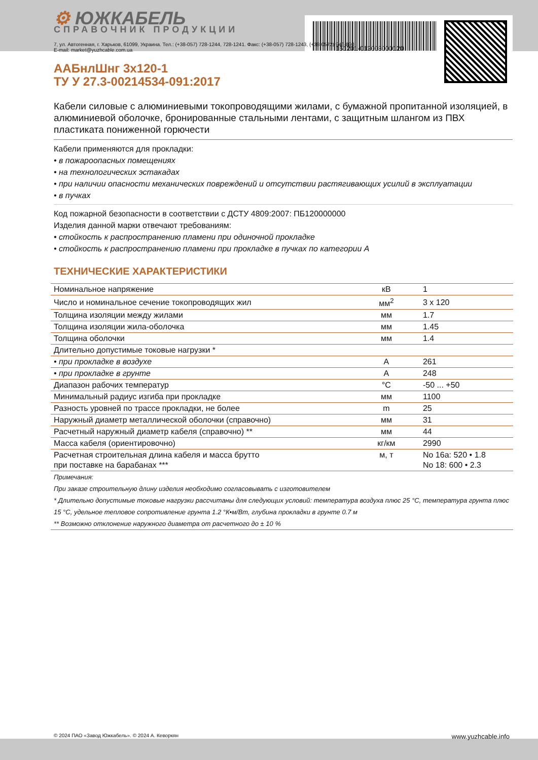⚙ ЮЖКАБЕЛЬ
СПРАВОЧНИК ПРОДУКЦИИ
151201-012003000120
7, ул. Автогенная, г. Харьков, 61099, Украина. Тел.: (+38-057) 728-1244, 728-1241. Факс: (+38-057) 728-1243, (+38-0572) 946-830
E-mail: market@yuzhcable.com.ua
ААБнлШнг 3х120-1
ТУ У 27.3-00214534-091:2017
Кабели силовые с алюминиевыми токопроводящими жилами, с бумажной пропитанной изоляцией, в алюминиевой оболочке, бронированные стальными лентами, с защитным шлангом из ПВХ пластиката пониженной горючести
Кабели применяются для прокладки:
• в пожароопасных помещениях
• на технологических эстакадах
• при наличии опасности механических повреждений и отсутствии растягивающих усилий в эксплуатации
• в пучках
Код пожарной безопасности в соответствии с ДСТУ 4809:2007: ПБ120000000
Изделия данной марки отвечают требованиям:
• стойкость к распространению пламени при одиночной прокладке
• стойкость к распространению пламени при прокладке в пучках по категории А
ТЕХНИЧЕСКИЕ ХАРАКТЕРИСТИКИ
| Номинальное напряжение | кВ | 1 |
| Число и номинальное сечение токопроводящих жил | мм<sup>2</sup> | 3 x 120 |
| Толщина изоляции между жилами | мм | 1.7 |
| Толщина изоляции жила-оболочка | мм | 1.45 |
| Толщина оболочки | мм | 1.4 |
| Длительно допустимые токовые нагрузки * | | |
| • при прокладке в воздухе | А | 261 |
| • при прокладке в грунте | А | 248 |
| Диапазон рабочих температур | °С | -50 ... +50 |
| Минимальный радиус изгиба при прокладке | мм | 1100 |
| Разность уровней по трассе прокладки, не более | m | 25 |
| Наружный диаметр металлической оболочки (справочно) | мм | 31 |
| Расчетный наружный диаметр кабеля (справочно) ** | мм | 44 |
| Масса кабеля (ориентировочно) | кг/км | 2990 |
| Расчетная строительная длина кабеля и масса брутто при поставке на барабанах *** | м, т | No 16а: 520 • 1.8 No 18: 600 • 2.3 |
Примечания:
При заказе строительную длину изделия необходимо согласовывать с изготовителем
* Длительно допустимые токовые нагрузки рассчитаны для следующих условий: температура воздуха плюс 25 °С, температура грунта плюс 15 °С, удельное тепловое сопротивление грунта 1.2 °К•м/Вт, глубина прокладки в грунте 0.7 м
** Возможно отклонение наружного диаметра от расчетного до ± 10 %
© 2024 ПАО «Завод Южкабель». © 2024 А. Кеворкян www.yuzhcable.info